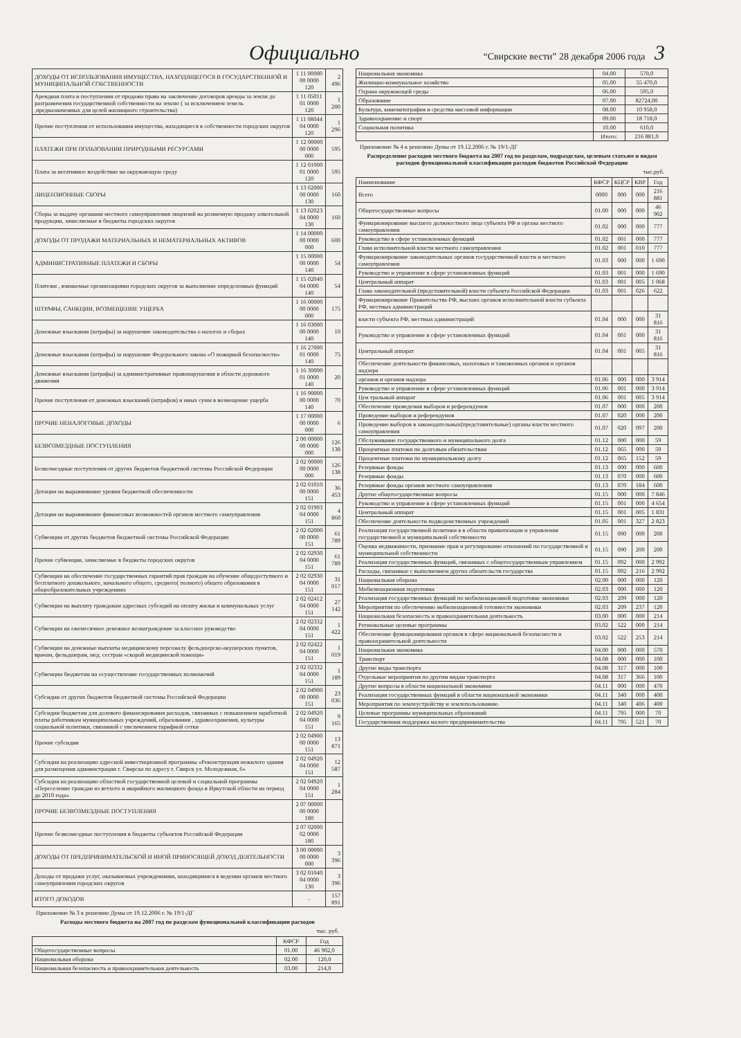Официально “Свирские вести” 28 декабря 2006 года 3
| ДОХОДЫ ОТ ИСПОЛЬЗОВАНИЯ ИМУЩЕСТВА, НАХОДЯЩЕГОСЯ В ГОСУДАРСТВЕННОЙ И МУНИЦИПАЛЬНОЙ СОБСТВЕННОСТИ | 1 11 00000 00 0000 120 | 2 496 |
| Арендная плата и поступления от продажи права на заключение договоров аренды за земли до разграничения государственной собственности на землю ( за исключением земель ,предназначенных для целей жилищного строительства) | 1 11 05011 01 0000 120 | 1 200 |
| Прочие поступления от использования имущества, находящиеся в собственности городских округов | 1 11 08044 04 0000 120 | 1 296 |
| ПЛАТЕЖИ ПРИ ПОЛЬЗОВАНИИ ПРИРОДНЫМИ РЕСУРСАМИ | 1 12 00000 00 0000 000 | 595 |
| Плата за негативное воздействие на окружающую среду | 1 12 01000 01 0000 120 | 595 |
| ЛИЦЕНЗИОННЫЕ СБОРЫ | 1 13 02000 00 0000 130 | 160 |
| Сборы за выдачу органами местного самоуправления лицензий на розничную продажу алкогольной продукции, зачисляемые в бюджеты городских округов | 1 13 02023 04 0000 130 | 160 |
| ДОХОДЫ ОТ ПРОДАЖИ МАТЕРИАЛЬНЫХ И НЕМАТЕРИАЛЬНЫХ АКТИВОВ | 1 14 00000 00 0000 000 | 600 |
| АДМИНИСТРАТИВНЫЕ ПЛАТЕЖИ И СБОРЫ | 1 15 00000 00 0000 140 | 54 |
| Платежи , взимаемые организациями городских округов за выполнение определенных функций | 1 15 02040 04 0000 140 | 54 |
| ШТРАФЫ, САНКЦИИ, ВОЗМЕЩЕНИЕ УЩЕРБА | 1 16 00000 00 0000 000 | 175 |
| Денежные взыскания (штрафы) за нарушение законодательства о налогах и сборах | 1 16 03000 00 0000 140 | 10 |
| Денежные взыскания (штрафы) за нарушение Федерального закона «О пожарной безопасности» | 1 16 27000 01 0000 140 | 75 |
| Денежные взыскания (штрафы) за административные правонарушения в области дорожного движения | 1 16 30000 01 0000 140 | 20 |
| Прочие поступления от денежных взысканий (штрафов) и иных сумм в возмещение ущерба | 1 16 90000 00 0000 140 | 70 |
| ПРОЧИЕ НЕНАЛОГОВЫЕ ДОХОДЫ | 1 17 00000 00 0000 000 | 6 |
| БЕЗВОЗМЕЗДНЫЕ ПОСТУПЛЕНИЯ | 2 00 00000 00 0000 000 | 126 138 |
| Безвозмездные поступления от других бюджетов бюджетной системы Российской Федерации | 2 02 00000 00 0000 000 | 126 138 |
| Дотации на выравнивание уровня бюджетной обеспеченности | 2 02 01010 00 0000 151 | 36 453 |
| Дотации на выравнивание финансовых возможностей органов местного самоуправления | 2 02 01903 04 0000 151 | 4 860 |
| Субвенции от других бюджетов бюджетной системы Российской Федерации | 2 02 02000 00 0000 151 | 61 789 |
| Прочие субвенции, зачисляемые в бюджеты городских округов | 2 02 02930 04 0000 151 | 61 789 |
| Субвенции на обеспечение государственных гарантий прав граждан на обучение общедоступного и бесплатного дошкольного, начального общего, среднего( полного) общего образования в общеобразовательных учреждениях | 2 02 02930 04 0000 151 | 31 017 |
| Субвенции на выплату гражданам адресных субсидий на оплату жилья и коммунальных услуг | 2 02 02412 04 0000 151 | 27 142 |
| Субвенции на ежемесячное денежное вознаграждение за классное руководство | 2 02 02332 04 0000 151 | 1 422 |
| Субвенции на денежные выплаты медицинскому персоналу фельдшерско-акушерских пунктов, врачам, фельдшерам, мед. сестрам «скорой медицинской помощи» | 2 02 02422 04 0000 151 | 1 019 |
| Субвенции бюджетам на осуществление государственных полномочий | 2 02 02332 04 0000 151 | 1 189 |
| Субсидии от других бюджетов бюджетной системы Российской Федерации | 2 02 04900 00 0000 151 | 23 036 |
| Субсидии бюджетам для долевого финансирования расходов, связанных с повышением заработной платы работникам муниципальных учреждений, образования , здравоохранения, культуры социальной политики, связанной с увеличением тарифной сетки | 2 02 04920 04 0000 151 | 9 165 |
| Прочие субсидии | 2 02 04900 00 0000 151 | 13 871 |
| Субсидия на реализацию адресной инвестиционной программы «Реконструкция нежилого здания для размещения администрации г. Свирска по адресу г. Свирск ул. Молодежная, 6» | 2 02 04920 04 0000 151 | 12 587 |
| Субсидия на реализацию областной государственной целевой и социальной программы «Переселение граждан из ветхого и аварийного жилищного фонда в Иркутской области на период до 2010 года» | 2 02 04920 04 0000 151 | 1 284 |
| ПРОЧИЕ БЕЗВОЗМЕЗДНЫЕ ПОСТУПЛЕНИЯ | 2 07 00000 00 0000 180 | |
| Прочие безвозмездные поступления в бюджеты субъектов Российской Федерации | 2 07 02000 02 0000 180 | |
| ДОХОДЫ ОТ ПРЕДПРИНИМАТЕЛЬСКОЙ И ИНОЙ ПРИНОСЯЩЕЙ ДОХОД ДЕЯТЕЛЬНОСТИ | 3 00 00000 00 0000 000 | 3 396 |
| Доходы от продажи услуг, оказываемых учреждениями, находящимися в ведении органов местного самоуправления городских округов | 3 02 01040 04 0000 130 | 3 396 |
| ИТОГО ДОХОДОВ | - | 157 891 |
Приложение № 3 к решению Думы от 19.12.2006 г. № 19/1-ДГ
Расходы местного бюджета на 2007 год по разделам функциональной классификации расходов
тыс. руб.
| | КФСР | Год |
| --- | --- | --- |
| Общегосударственные вопросы | 01.00 | 46 902,0 |
| Национальная оборона | 02.00 | 120,0 |
| Национальная безопасность и правоохранительная деятельность | 03.00 | 214,0 |
| Национальная экономика | 04.00 | 570,0 |
| Жилищно-коммунальное хозяйство | 05.00 | 55 470,0 |
| Охрана окружающей среды | 06.00 | 595,0 |
| Образование | 07.00 | 82724,00 |
| Культура, кинематография и средства массовой информации | 08.00 | 10 958,0 |
| Здравоохранение и спорт | 09.00 | 18 718,0 |
| Социальная политика | 10.00 | 610,0 |
| | Итого: | 216 881,0 |
Приложение № 4 к решению Думы от 19.12.2006 г. № 19/1-ДГ
Распределение расходов местного бюджета на 2007 год по разделам, подразделам, целевым статьям и видам расходов функциональной классификации расходов бюджетов Российской Федерации
тыс.руб.
| Наименование | КФСР | КЦСР | КВР | Год |
| --- | --- | --- | --- | --- |
| Всего | 0000 | 000 | 000 | 216 881 |
| Общегосударственные вопросы | 01.00 | 000 | 000 | 46 902 |
| Функционирование высшего должностного лица субъекта РФ и органа местного самоуправления | 01.02 | 000 | 000 | 777 |
| Руководство в сфере установленных функций | 01.02 | 001 | 000 | 777 |
| Глава исполнительной власти местного самоуправления | 01.02 | 001 | 010 | 777 |
| Функционирование законодательных органов государственной власти и местного самоуправления | 01.03 | 000 | 000 | 1 690 |
| Руководство и управление в сфере установленных функций | 01.03 | 001 | 000 | 1 690 |
| Центральный аппарат | 01.03 | 001 | 005 | 1 068 |
| Глава законодательной (представительной) власти субъекта Российской Федерации | 01.03 | 001 | 026 | 622 |
| Функционирование Правительства РФ, высших органов исполнительной власти субъекта РФ, местных администраций | | | | |
| власти субъекта РФ, местных администраций | 01.04 | 000 | 000 | 31 816 |
| Руководство и управление в сфере установленных функций | 01.04 | 001 | 000 | 31 816 |
| Центральный аппарат | 01.04 | 001 | 005 | 31 816 |
| Обеспечение деятельности финансовых, налоговых и таможенных органов и органов надзора | | | | |
| органов и органов надзора | 01.06 | 000 | 000 | 3 914 |
| Руководство и управление в сфере установленных функций | 01.06 | 001 | 000 | 3 914 |
| Цен тральный аппарат | 01.06 | 001 | 005 | 3 914 |
| Обеспечение проведения выборов и референдумов | 01.07 | 000 | 000 | 200 |
| Проведение выборов и референдумов | 01.07 | 020 | 000 | 200 |
| Проведение выборов в законодательных(представительные) органы власти местного самоуправления | 01.07 | 020 | 097 | 200 |
| Обслуживание государственного и муниципального долга | 01.12 | 000 | 000 | 59 |
| Процентные платежи по долговым обязательствам | 01.12 | 065 | 000 | 59 |
| Процентные платежи по муниципальному долгу | 01.12 | 065 | 152 | 59 |
| Резервные фонды | 01.13 | 000 | 000 | 600 |
| Резервные фонды | 01.13 | 070 | 000 | 600 |
| Резервные фонды органов местного самоуправления | 01.13 | 070 | 184 | 600 |
| Другие общегосударственные вопросы | 01.15 | 000 | 000 | 7 846 |
| Руководство и управление в сфере установленных функций | 01.15 | 001 | 000 | 4 654 |
| Центральный аппарат | 01.15 | 001 | 005 | 1 831 |
| Обеспечение деятельности подведомственных учреждений | 01.05 | 001 | 327 | 2 823 |
| Реализация государственной политики в в области приватизации и управления государственной и муниципальной собственности | 01.15 | 090 | 000 | 200 |
| Оценка недвижимости, признание прав и регулирование отношений по государственной и муниципальной собственности | 01.15 | 090 | 200 | 200 |
| Реализация государственных функций, связанных с общегосударственным управлением | 01.15 | 092 | 000 | 2 992 |
| Расходы, связанные с выполнением других обязательств государства | 01.15 | 092 | 216 | 2 992 |
| Национальная оборона | 02.00 | 000 | 000 | 120 |
| Мобилизационная подготовка | 02.03 | 000 | 000 | 120 |
| Реализация государственных функций по мобилизационной подготовке экономики | 02.03 | 209 | 000 | 120 |
| Мероприятия по обеспечению мобилизационной готовности экономики | 02.03 | 209 | 237 | 120 |
| Национальная безопасность и правоохранительная деятельность | 03.00 | 000 | 000 | 214 |
| Региональные целевые программы | 03.02 | 522 | 000 | 214 |
| Обеспечение функционирования органов в сфере национальной безопасности и правоохранительной деятельности | 03.02 | 522 | 253 | 214 |
| Национальная экономика | 04.00 | 000 | 000 | 570 |
| Транспорт | 04.08 | 000 | 000 | 100 |
| Другие виды транспорта | 04.08 | 317 | 000 | 100 |
| Отдельные мероприятия по другим видам транспорта | 04.08 | 317 | 366 | 100 |
| Другие вопросы в области национальной экономики | 04.11 | 000 | 000 | 470 |
| Реализация государственных функций в области национальной экономики | 04.11 | 340 | 000 | 400 |
| Мероприятия по землеустройству и землепользованию | 04.11 | 340 | 406 | 400 |
| Целевые программы муниципальных образований | 04.11 | 795 | 000 | 70 |
| Государственная поддержка малого предпринимательства | 04.11 | 795 | 521 | 70 |